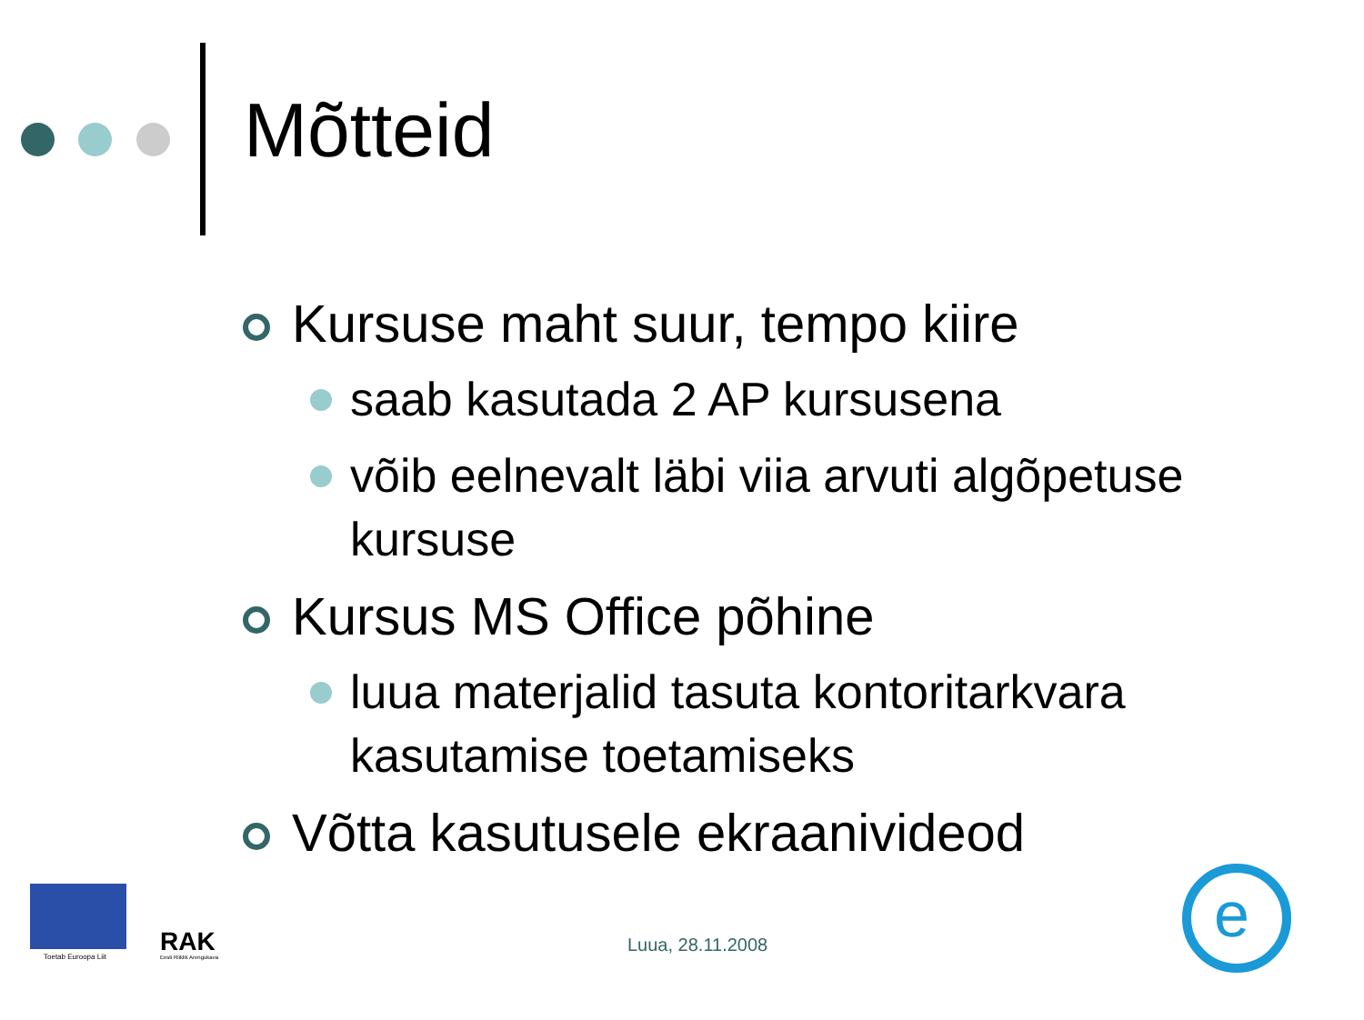Mõtteid
Kursuse maht suur, tempo kiire
saab kasutada 2 AP kursusena
võib eelnevalt läbi viia arvuti algõpetuse kursuse
Kursus MS Office põhine
luua materjalid tasuta kontoritarkvara kasutamise toetamiseks
Võtta kasutusele ekraanivideod
Toetab Euroopa Liit RAK
Eesti Riiklik Arengukava
Luua, 28.11.2008
e